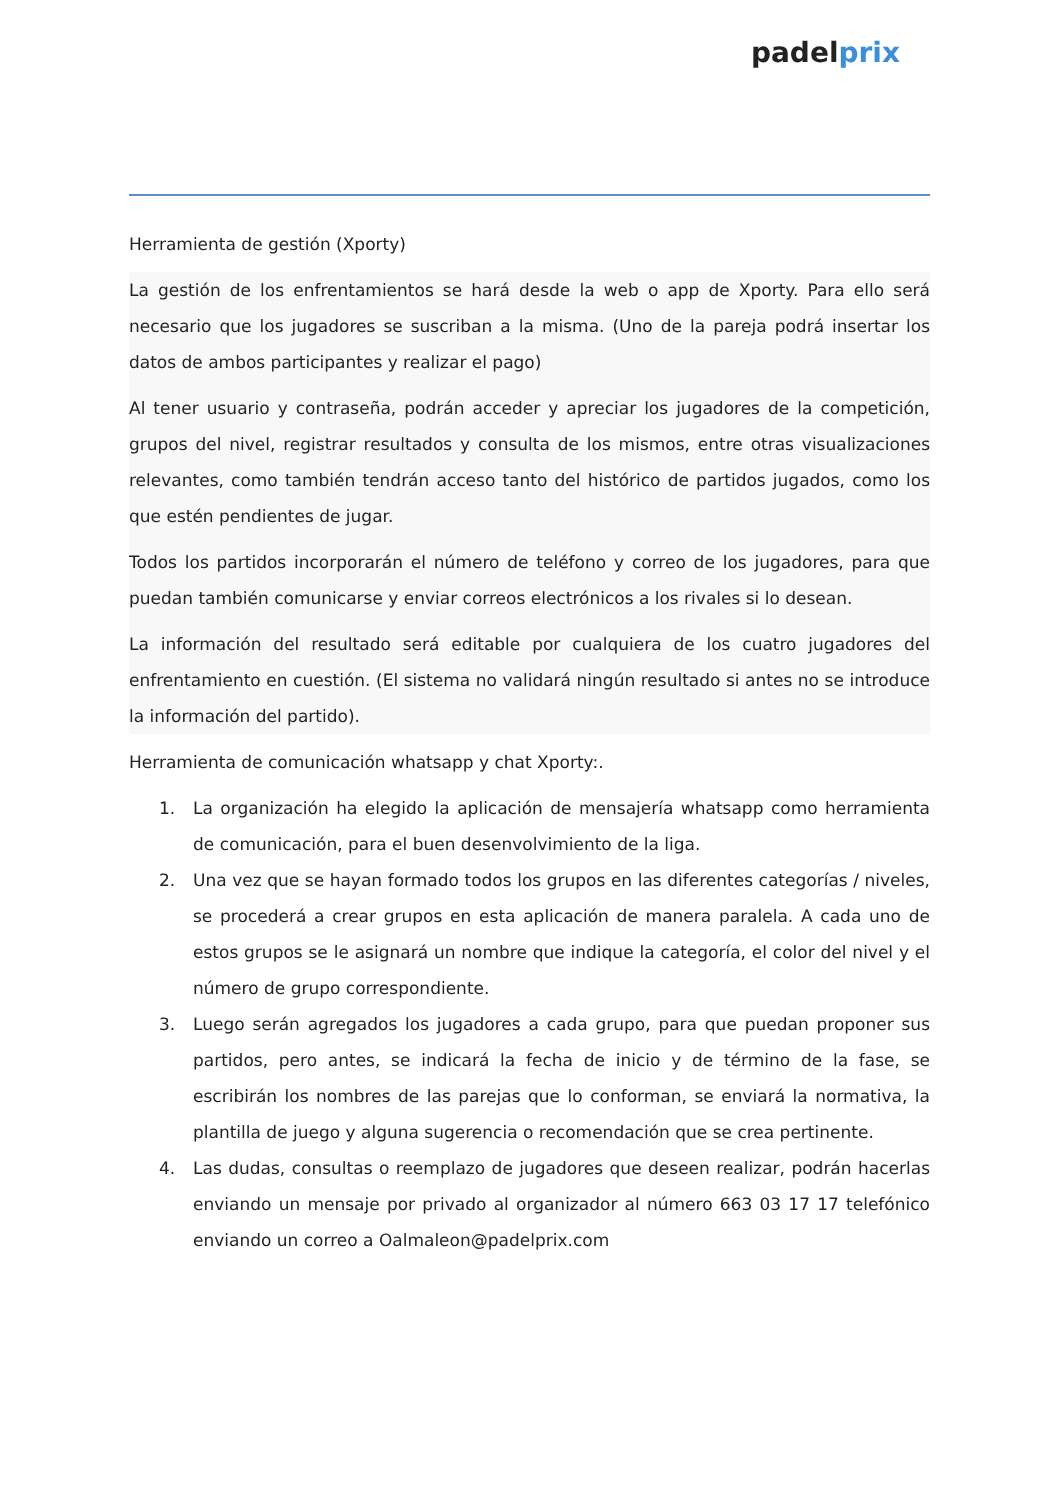padelprix
Herramienta de gestión (Xporty)
La gestión de los enfrentamientos se hará desde la web o app de Xporty. Para ello será necesario que los jugadores se suscriban a la misma. (Uno de la pareja podrá insertar los datos de ambos participantes y realizar el pago)
Al tener usuario y contraseña, podrán acceder y apreciar los jugadores de la competición, grupos del nivel, registrar resultados y consulta de los mismos, entre otras visualizaciones relevantes, como también tendrán acceso tanto del histórico de partidos jugados, como los que estén pendientes de jugar.
Todos los partidos incorporarán el número de teléfono y correo de los jugadores, para que puedan también comunicarse y enviar correos electrónicos a los rivales si lo desean.
La información del resultado será editable por cualquiera de los cuatro jugadores del enfrentamiento en cuestión. (El sistema no validará ningún resultado si antes no se introduce la información del partido).
Herramienta de comunicación whatsapp y chat Xporty:.
1. La organización ha elegido la aplicación de mensajería whatsapp como herramienta de comunicación, para el buen desenvolvimiento de la liga.
2. Una vez que se hayan formado todos los grupos en las diferentes categorías / niveles, se procederá a crear grupos en esta aplicación de manera paralela. A cada uno de estos grupos se le asignará un nombre que indique la categoría, el color del nivel y el número de grupo correspondiente.
3. Luego serán agregados los jugadores a cada grupo, para que puedan proponer sus partidos, pero antes, se indicará la fecha de inicio y de término de la fase, se escribirán los nombres de las parejas que lo conforman, se enviará la normativa, la plantilla de juego y alguna sugerencia o recomendación que se crea pertinente.
4. Las dudas, consultas o reemplazo de jugadores que deseen realizar, podrán hacerlas enviando un mensaje por privado al organizador al número 663 03 17 17 telefónico enviando un correo a Oalmaleon@padelprix.com